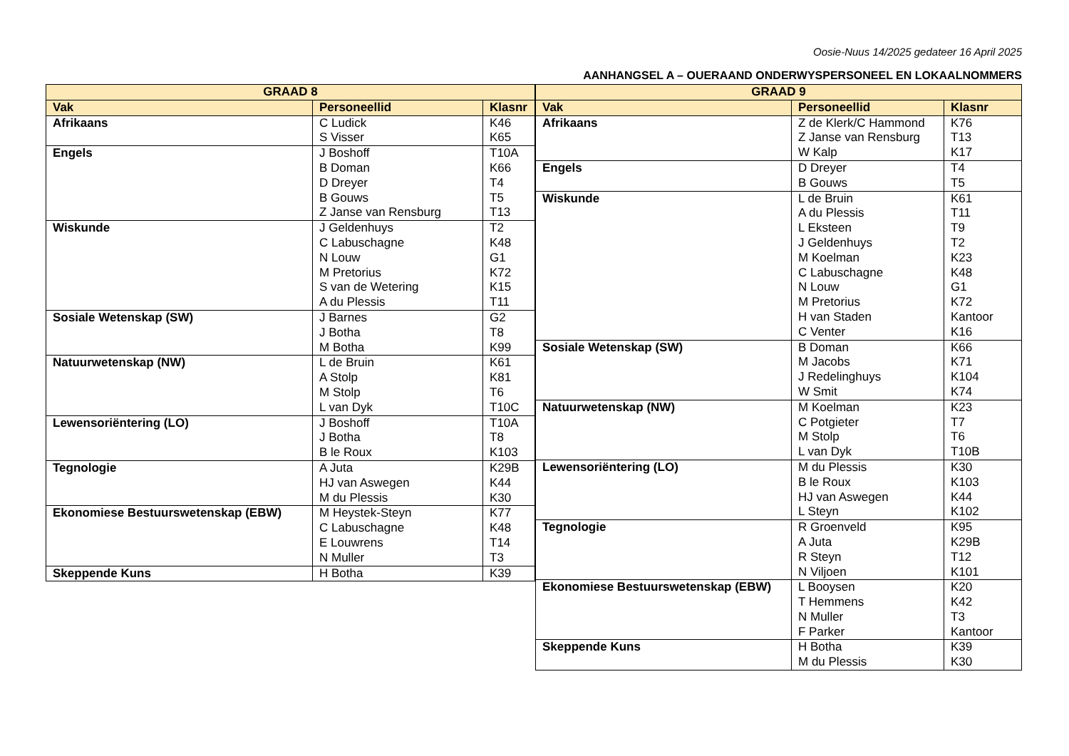Oosie-Nuus 14/2025 gedateer 16 April 2025
AANHANGSEL A – OUERAAND ONDERWYSPERSONEEL EN LOKAALNOMMERS
| GRAAD 8 | | |
| --- | --- | --- |
| Vak | Personeellid | Klasnr |
| Afrikaans | C Ludick S Visser | K46 K65 |
| Engels | J Boshoff B Doman D Dreyer B Gouws Z Janse van Rensburg | T10A K66 T4 T5 T13 |
| Wiskunde | J Geldenhuys C Labuschagne N Louw M Pretorius S van de Wetering A du Plessis | T2 K48 G1 K72 K15 T11 |
| Sosiale Wetenskap (SW) | J Barnes J Botha M Botha | G2 T8 K99 |
| Natuurwetenskap (NW) | L de Bruin A Stolp M Stolp L van Dyk | K61 K81 T6 T10C |
| Lewensoriëntering (LO) | J Boshoff J Botha B le Roux | T10A T8 K103 |
| Tegnologie | A Juta HJ van Aswegen M du Plessis | K29B K44 K30 |
| Ekonomiese Bestuurswetenskap (EBW) | M Heystek-Steyn C Labuschagne E Louwrens N Muller | K77 K48 T14 T3 |
| Skeppende Kuns | H Botha | K39 |
| GRAAD 9 | | |
| --- | --- | --- |
| Vak | Personeellid | Klasnr |
| Afrikaans | Z de Klerk/C Hammond Z Janse van Rensburg W Kalp | K76 T13 K17 |
| Engels | D Dreyer B Gouws | T4 T5 |
| Wiskunde | L de Bruin A du Plessis L Eksteen J Geldenhuys M Koelman C Labuschagne N Louw M Pretorius H van Staden C Venter | K61 T11 T9 T2 K23 K48 G1 K72 Kantoor K16 |
| Sosiale Wetenskap (SW) | B Doman M Jacobs J Redelinghuys W Smit | K66 K71 K104 K74 |
| Natuurwetenskap (NW) | M Koelman C Potgieter M Stolp L van Dyk | K23 T7 T6 T10B |
| Lewensoriëntering (LO) | M du Plessis B le Roux HJ van Aswegen L Steyn | K30 K103 K44 K102 |
| Tegnologie | R Groenveld A Juta R Steyn N Viljoen | K95 K29B T12 K101 |
| Ekonomiese Bestuurswetenskap (EBW) | L Booysen T Hemmens N Muller F Parker | K20 K42 T3 Kantoor |
| Skeppende Kuns | H Botha M du Plessis | K39 K30 |